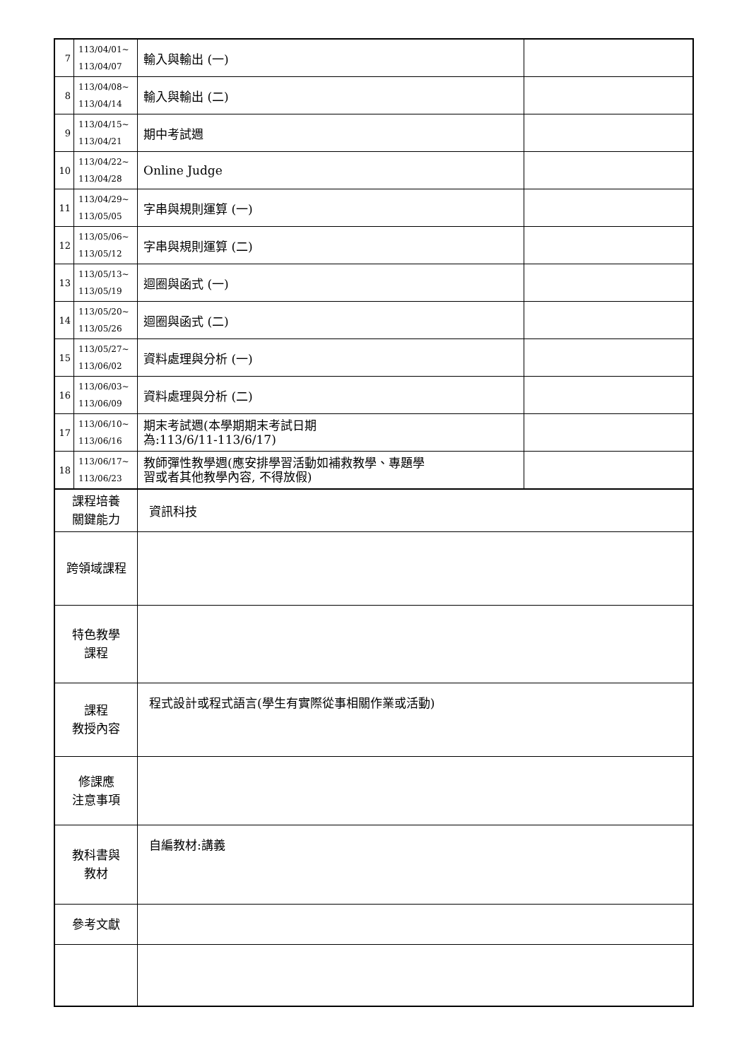| 7 | 113/04/01~ 113/04/07 | 輸入與輸出 (一) | |
| 8 | 113/04/08~ 113/04/14 | 輸入與輸出 (二) | |
| 9 | 113/04/15~ 113/04/21 | 期中考試週 | |
| 10 | 113/04/22~ 113/04/28 | Online Judge | |
| 11 | 113/04/29~ 113/05/05 | 字串與規則運算 (一) | |
| 12 | 113/05/06~ 113/05/12 | 字串與規則運算 (二) | |
| 13 | 113/05/13~ 113/05/19 | 迴圈與函式 (一) | |
| 14 | 113/05/20~ 113/05/26 | 迴圈與函式 (二) | |
| 15 | 113/05/27~ 113/06/02 | 資料處理與分析 (一) | |
| 16 | 113/06/03~ 113/06/09 | 資料處理與分析 (二) | |
| 17 | 113/06/10~ 113/06/16 | 期末考試週(本學期期末考試日期 為:113/6/11-113/6/17) | |
| 18 | 113/06/17~ 113/06/23 | 教師彈性教學週(應安排學習活動如補救教學、專題學 習或者其他教學內容, 不得放假) | |
| 課程培養 關鍵能力 | | 資訊科技 | |
| 跨領域課程 | | | |
| 特色教學 課程 | | | |
| 課程 教授內容 | | 程式設計或程式語言(學生有實際從事相關作業或活動) | |
| 修課應 注意事項 | | | |
| 教科書與 教材 | | 自編教材:講義 | |
| 參考文獻 | | | |